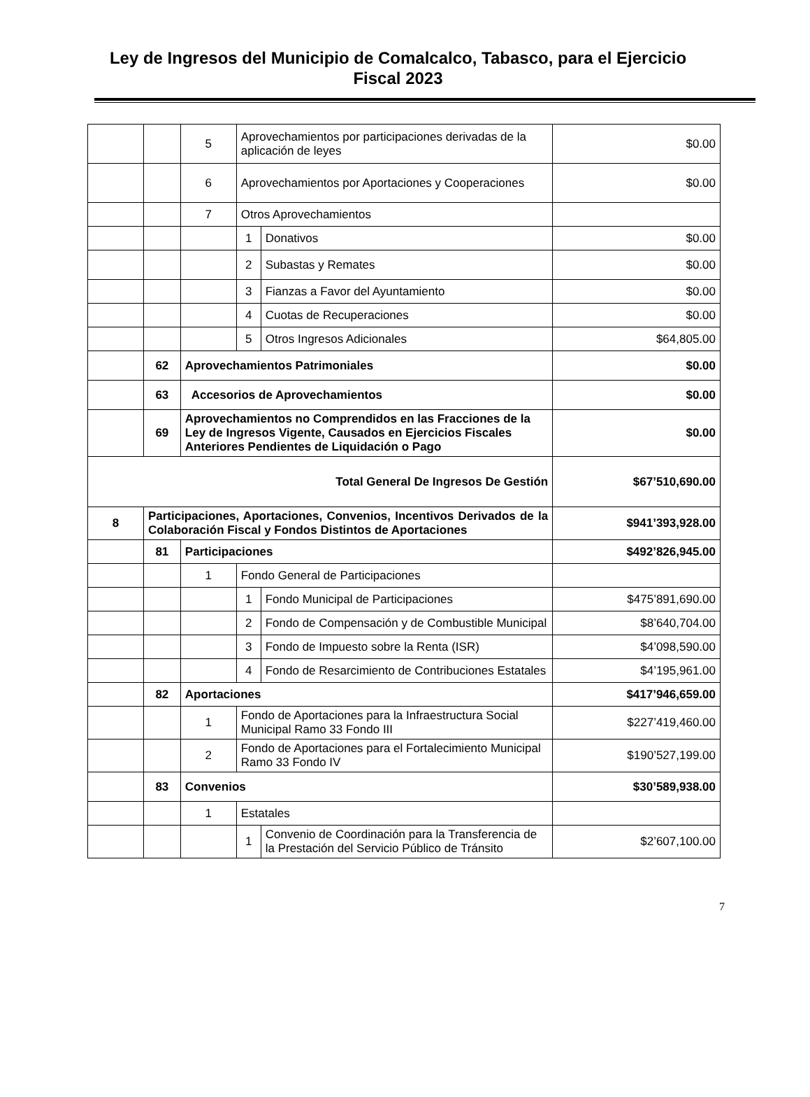Ley de Ingresos del Municipio de Comalcalco, Tabasco, para el Ejercicio Fiscal 2023
| | | 5 | Aprovechamientos por participaciones derivadas de la aplicación de leyes | | $0.00 |
| | | 6 | Aprovechamientos por Aportaciones y Cooperaciones | | $0.00 |
| | | 7 | Otros Aprovechamientos | | |
| | | | 1 | Donativos | $0.00 |
| | | | 2 | Subastas y Remates | $0.00 |
| | | | 3 | Fianzas a Favor del Ayuntamiento | $0.00 |
| | | | 4 | Cuotas de Recuperaciones | $0.00 |
| | | | 5 | Otros Ingresos Adicionales | $64,805.00 |
| | 62 | Aprovechamientos Patrimoniales | | | $0.00 |
| | 63 | Accesorios de Aprovechamientos | | | $0.00 |
| | 69 | Aprovechamientos no Comprendidos en las Fracciones de la Ley de Ingresos Vigente, Causados en Ejercicios Fiscales Anteriores Pendientes de Liquidación o Pago | | | $0.00 |
| Total General De Ingresos De Gestión | | | | | $67’510,690.00 |
| 8 | Participaciones, Aportaciones, Convenios, Incentivos Derivados de la Colaboración Fiscal y Fondos Distintos de Aportaciones | | | | $941’393,928.00 |
| | 81 | Participaciones | | | $492’826,945.00 |
| | | 1 | Fondo General de Participaciones | | |
| | | | 1 | Fondo Municipal de Participaciones | $475’891,690.00 |
| | | | 2 | Fondo de Compensación y de Combustible Municipal | $8’640,704.00 |
| | | | 3 | Fondo de Impuesto sobre la Renta (ISR) | $4’098,590.00 |
| | | | 4 | Fondo de Resarcimiento de Contribuciones Estatales | $4’195,961.00 |
| | 82 | Aportaciones | | | $417’946,659.00 |
| | | 1 | Fondo de Aportaciones para la Infraestructura Social Municipal Ramo 33 Fondo III | | $227’419,460.00 |
| | | 2 | Fondo de Aportaciones para el Fortalecimiento Municipal Ramo 33 Fondo IV | | $190’527,199.00 |
| | 83 | Convenios | | | $30’589,938.00 |
| | | 1 | Estatales | | |
| | | | 1 | Convenio de Coordinación para la Transferencia de la Prestación del Servicio Público de Tránsito | $2’607,100.00 |
7